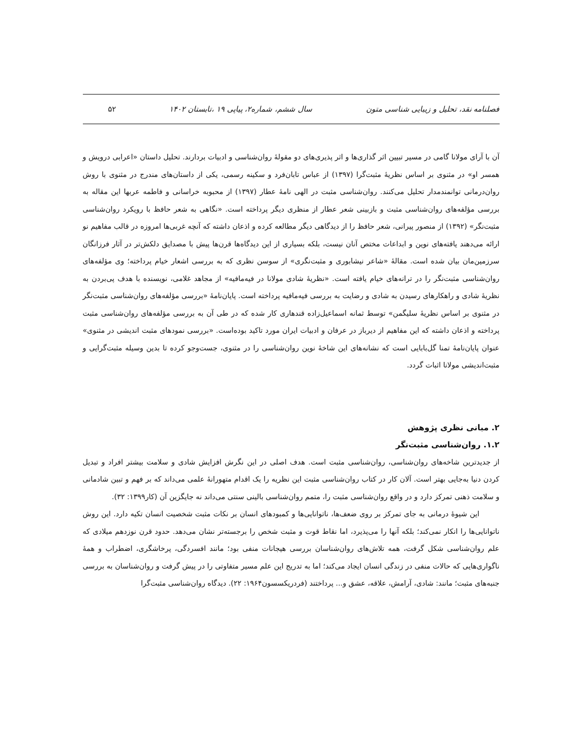فصلنامه نقد، تحلیل و زیبایی شناسی متون سال ششم، شماره۲، پیاپی ۱۹ ،تابستان ۱۴۰۲ ۵۲
آن با آرای مولانا گامی در مسیر تبیین اثر گذاری‌ها و اثر پذیری‌های دو مقولهٔ روان‌شناسی و ادبیات بردارند. تحلیل داستان «اعرابی درویش و همسر او» در مثنوی بر اساس نظریهٔ مثبت‌گرا (۱۳۹۷) از عباس تابان‌فرد و سکینه رسمی، یکی از داستان‌های مندرج در مثنوی با روش روان‌درمانی توانمندمدار تحلیل می‌کنند. روان‌شناسی مثبت در الهی نامهٔ عطار (۱۳۹۷) از محبوبه خراسانی و فاطمه عربها این مقاله به بررسی مؤلفه‌های روان‌شناسی مثبت و بازبینی شعر عطار از منظری دیگر پرداخته است. «نگاهی به شعر حافظ با رویکرد روان‌شناسی مثبت‌نگر» (۱۳۹۲) از منصور پیرانی، شعر حافظ را از دیدگاهی دیگر مطالعه کرده و اذعان داشته که آنچه غربی‌ها امروزه در قالب مفاهیم نو ارائه می‌دهند یافته‌های نوین و ابداعات مختص آنان نیست، بلکه بسیاری از این دیدگاه‌ها قرن‌ها پیش با مصدایق دلکش‌تر در آثار فرزانگان سرزمین‌مان بیان شده است. مقالهٔ «شاعر نیشابوری و مثبت‌نگری» از سوسن نظری که به بررسی اشعار خیام پرداخته؛ وی مؤلفه‌های روان‌شناسی مثبت‌نگر را در ترانه‌های خیام یافته است. «نظریهٔ شادی مولانا در فیه‌مافیه» از مجاهد غلامی، نویسنده با هدف پی‌بردن به نظریهٔ شادی و راهکارهای رسیدن به شادی و رضایت به بررسی فیه‌مافیه پرداخته است. پایان‌نامهٔ «بررسی مؤلفه‌های روان‌شناسی مثبت‌نگر در مثنوی بر اساس نظریهٔ سلیگمن» توسط ثمانه اسماعیل‌زاده قندهاری کار شده که در طی آن به بررسی مؤلفه‌های روان‌شناسی مثبت پرداخته و اذعان داشته که این مفاهیم از دیرباز در عرفان و ادبیات ایران مورد تاکید بوده‌است. «بررسی نمودهای مثبت اندیشی در مثنوی» عنوان پایان‌نامهٔ تمنا گل‌بابایی است که نشانه‌های این شاخهٔ نوین روان‌شناسی را در مثنوی، جست‌وجو کرده تا بدین وسیله مثبت‌گرایی و مثبت‌اندیشی مولانا اثبات گردد.
۲. مبانی نظری پژوهش
۱.۲. روان‌شناسی مثبت‌نگر
از جدیدترین شاخه‌های روان‌شناسی، روان‌شناسی مثبت است. هدف اصلی در این نگرش افزایش شادی و سلامت بیشتر افراد و تبدیل کردن دنیا به‌جایی بهتر است. آلان کار در کتاب روان‌شناسی مثبت این نظریه را یک اقدام متهورانهٔ علمی می‌داند که بر فهم و تبین شادمانی و سلامت ذهنی تمرکز دارد و در واقع روان‌شناسی مثبت را، متمم روان‌شناسی بالینی سنتی می‌داند نه جایگزین آن (کار۱۳۹۹: ۳۲).
این شیوهٔ درمانی به جای تمرکز بر روی ضعف‌ها، ناتوانایی‌ها و کمبودهای انسان بر نکات مثبت شخصیت انسان تکیه دارد. این روش ناتوانایی‌ها را انکار نمی‌کند؛ بلکه آنها را می‌پذیرد، اما نقاط قوت و مثبت شخص را برجسته‌تر نشان می‌دهد. حدود قرن نوزدهم میلادی که علم روان‌شناسی شکل گرفت، همه تلاش‌های روان‌شناسان بررسی هیجانات منفی بود؛ مانند افسردگی، پرخاشگری، اضطراب و همهٔ ناگواری‌هایی که حالات منفی در زندگی انسان ایجاد می‌کند؛ اما به تدریج این علم مسیر متفاوتی را در پیش گرفت و روان‌شناسان به بررسی جنبه‌های مثبت؛ مانند: شادی، آرامش، علاقه، عشق و... پرداختند (فردریکسسون۱۹۶۴: ۲۲). دیدگاه روان‌شناسی مثبت‌گرا